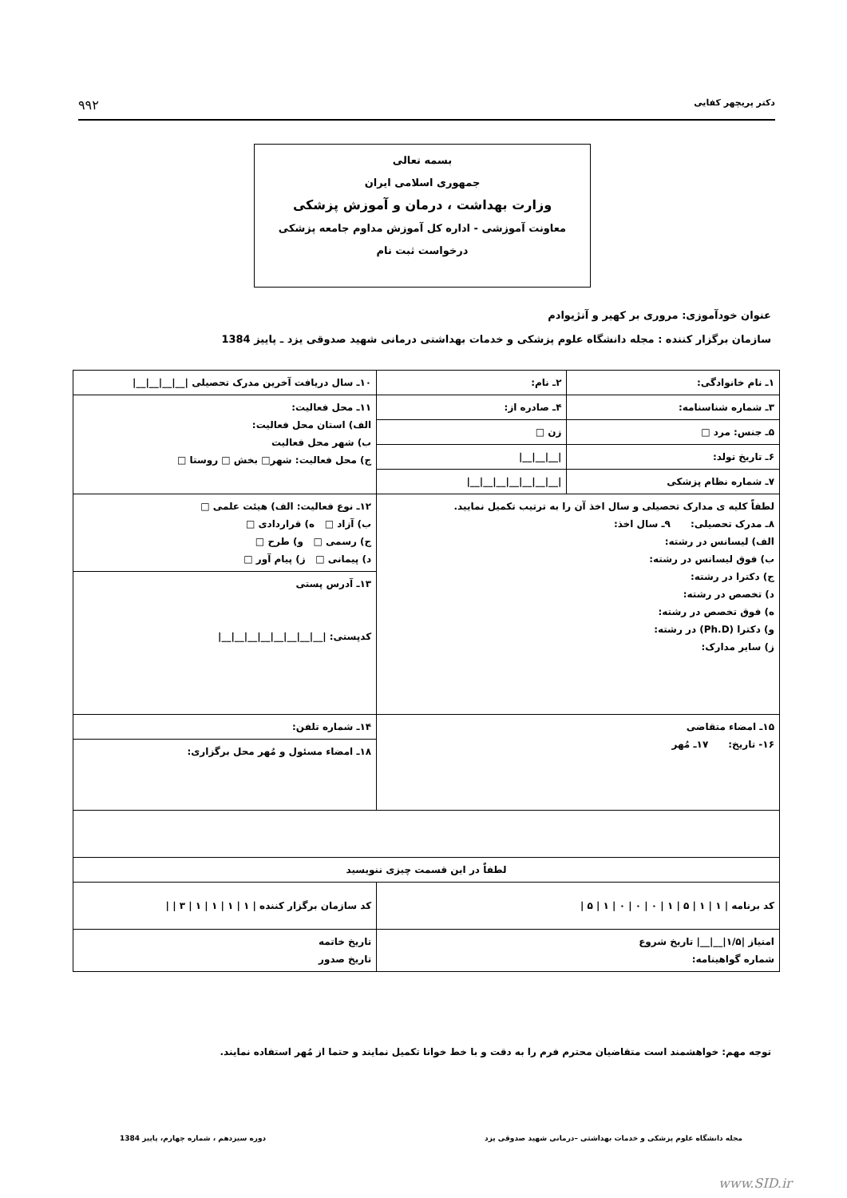دکتر پریچهر کفایی ۹۹۲
بسمه تعالی
جمهوری اسلامی ایران
وزارت بهداشت ، درمان و آموزش پزشکی
معاونت آموزشی - اداره کل آموزش مداوم جامعه پزشکی
درخواست ثبت نام
عنوان خودآموزی: مروری بر کهیر و آنژیوادم
سازمان برگزار کننده : مجله دانشگاه علوم پزشکی و خدمات بهداشتی درمانی شهید صدوقی یزد ـ پاییز 1384
| ۱ـ نام خانوادگی: | ۲ـ نام: | ۱۰ـ سال دریافت آخرین مدرک تحصیلی /__/__/__/__/ |
| ۳ـ شماره شناسنامه: | ۴ـ صادره از: | ۱۱ـ محل فعالیت: الف) استان محل فعالیت: ب) شهر محل فعالیت ج) محل فعالیت: شهر□ بخش □ روستا □ |
| ۵ـ جنس: مرد □ | زن □ | |
| ۶ـ تاریخ تولد: | /__/__/__/ | |
| ۷ـ شماره نظام پزشکی | /__/__/__/__/__/__/__/ | |
| لطفاً کلیه ی مدارک تحصیلی و سال اخذ آن را به ترتیب تکمیل نمایید. ۸ـ مدرک تحصیلی: ۹ـ سال اخذ: الف) لیسانس در رشته: ب) فوق لیسانس در رشته: ج) دکترا در رشته: د) تخصص در رشته: ه) فوق تخصص در رشته: و) دکترا (Ph.D) در رشته: ز) سایر مدارک: | | ۱۲ـ نوع فعالیت: الف) هیئت علمی □ ب) آزاد □ ه) قراردادی □ ج) رسمی □ و) طرح □ د) پیمانی □ ز) پیام آور □ |
| | | ۱۳ـ آدرس پستی کدپستی: /__/__/__/__/__/__/__/__/ |
| ۱۵ـ امضاء متقاضی ۱۶- تاریخ: ۱۷ـ مُهر | | ۱۴ـ شماره تلفن: |
| | | ۱۸ـ امضاء مسئول و مُهر محل برگزاری: |
| لطفاً در این قسمت چیزی ننویسید | | |
| کد برنامه / ۱ / ۱ / ۵ / ۱ / ۰ / ۰ / ۰ / ۱ / ۵ / | | کد سازمان برگزار کننده / ۱ / ۱ / ۱ / ۱ / ۳ / / |
| امتیاز /۱/۵/__/__/ تاریخ شروع شماره گواهینامه: | | تاریخ خاتمه تاریخ صدور |
توجه مهم: خواهشمند است متقاضیان محترم فرم را به دقت و با خط خوانا تکمیل نمایند و حتما از مُهر استفاده نمایند.
مجله دانشگاه علوم پزشکی و خدمات بهداشتی –درمانی شهید صدوقی یزد دوره سیزدهم ، شماره چهارم، پاییز 1384
www.SID.ir